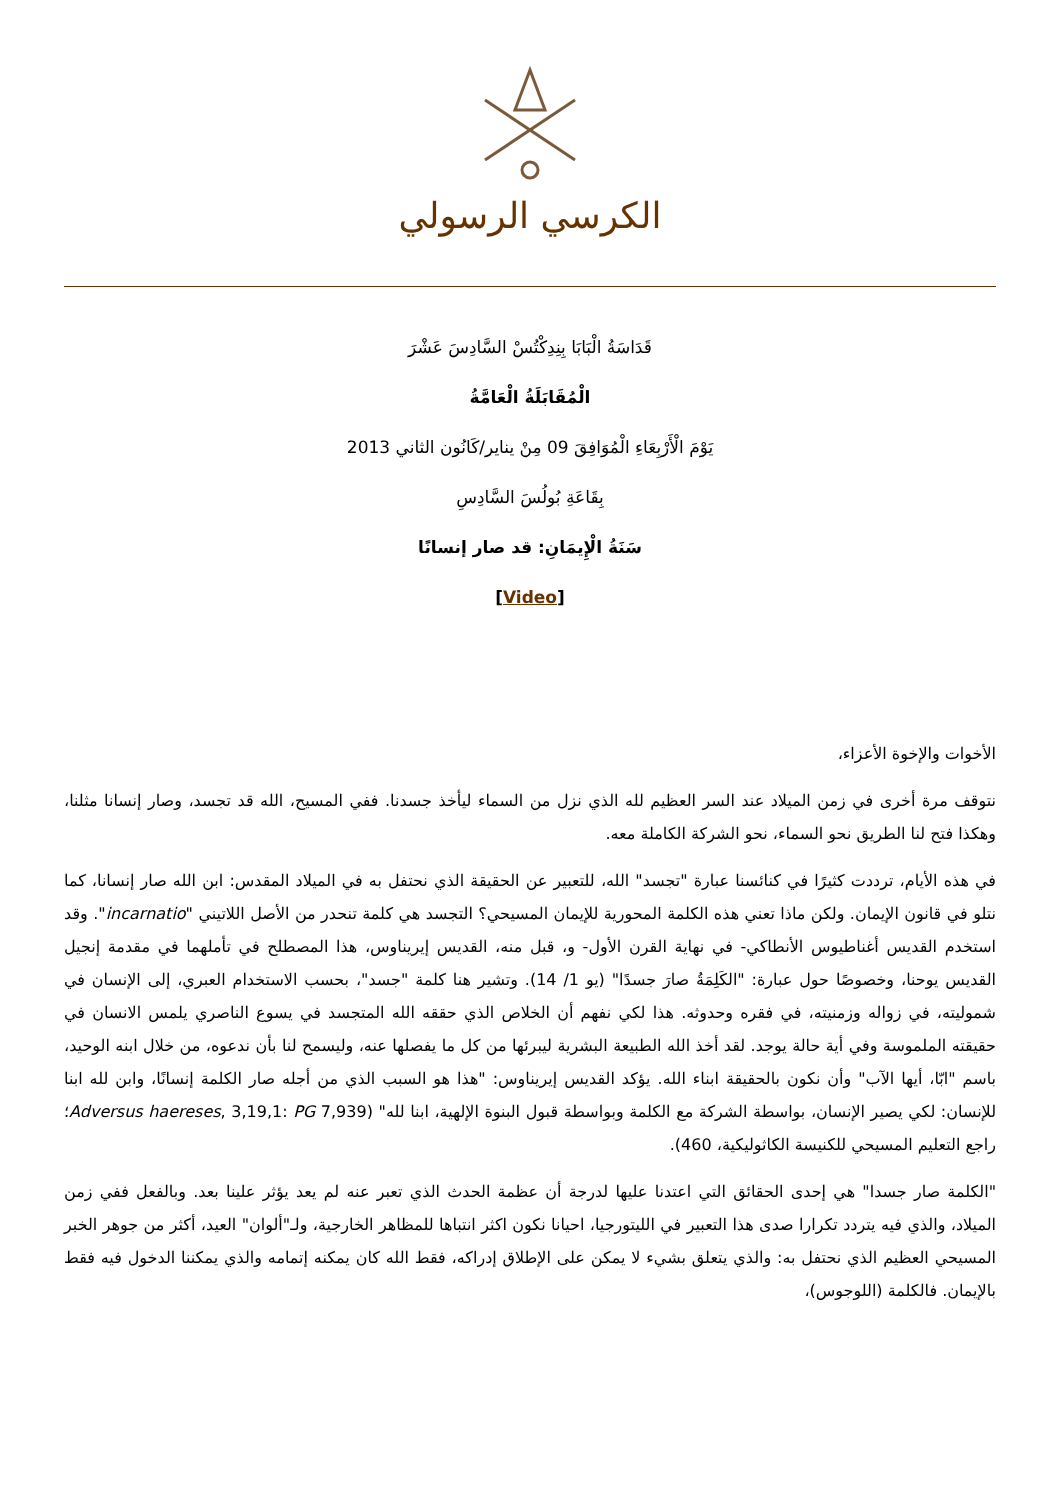الكرسي الرسولي
قَدَاسَةُ الْبَابَا بِنِدِكْتُسْ السَّادِسَ عَشْرَ
الْمُقَابَلَةُ الْعَامَّةُ
يَوْمَ الْأَرْبِعَاءِ الْمُوَافِقَ 09 مِنْ يناير/كَانُون الثاني 2013
بِقَاعَةِ بُولُسَ السَّادِسِ
سَنَةُ الْإِيمَانِ: قد صار إنسانًا
[Video]
الأخوات والإخوة الأعزاء،
نتوقف مرة أخرى في زمن الميلاد عند السر العظيم لله الذي نزل من السماء ليأخذ جسدنا. ففي المسيح، الله قد تجسد، وصار إنسانا مثلنا، وهكذا فتح لنا الطريق نحو السماء، نحو الشركة الكاملة معه.
في هذه الأيام، ترددت كثيرًا في كنائسنا عبارة "تجسد" الله، للتعبير عن الحقيقة الذي نحتفل به في الميلاد المقدس: ابن الله صار إنسانا، كما نتلو في قانون الإيمان. ولكن ماذا تعني هذه الكلمة المحورية للإيمان المسيحي؟ التجسد هي كلمة تنحدر من الأصل اللاتيني "incarnatio". وقد استخدم القديس أغناطيوس الأنطاكي- في نهاية القرن الأول- و، قبل منه، القديس إيريناوس، هذا المصطلح في تأملهما في مقدمة إنجيل القديس يوحنا، وخصوصًا حول عبارة: "الكَلِمَةُ صارَ جسدًا" (يو 1/ 14). وتشير هنا كلمة "جسد"، بحسب الاستخدام العبري، إلى الإنسان في شموليته، في زواله وزمنيته، في فقره وحدوثه. هذا لكي نفهم أن الخلاص الذي حققه الله المتجسد في يسوع الناصري يلمس الانسان في حقيقته الملموسة وفي أية حالة يوجد. لقد أخذ الله الطبيعة البشرية ليبرئها من كل ما يفصلها عنه، وليسمح لنا بأن ندعوه، من خلال ابنه الوحيد، باسم "ابّا، أيها الآب" وأن نكون بالحقيقة ابناء الله. يؤكد القديس إيريناوس: "هذا هو السبب الذي من أجله صار الكلمة إنسانًا، وابن لله ابنا للإنسان: لكي يصير الإنسان، بواسطة الشركة مع الكلمة وبواسطة قبول البنوة الإلهية، ابنا لله" (Adversus haereses, 3,19,1: PG 7,939؛ راجع التعليم المسيحي للكنيسة الكاثوليكية، 460).
"الكلمة صار جسدا" هي إحدى الحقائق التي اعتدنا عليها لدرجة أن عظمة الحدث الذي تعبر عنه لم يعد يؤثر علينا بعد. وبالفعل ففي زمن الميلاد، والذي فيه يتردد تكرارا صدى هذا التعبير في الليتورجيا، احيانا نكون اكثر انتباها للمظاهر الخارجية، ولـ"ألوان" العيد، أكثر من جوهر الخبر المسيحي العظيم الذي نحتفل به: والذي يتعلق بشيء لا يمكن على الإطلاق إدراكه، فقط الله كان يمكنه إتمامه والذي يمكننا الدخول فيه فقط بالإيمان. فالكلمة (اللوجوس)،